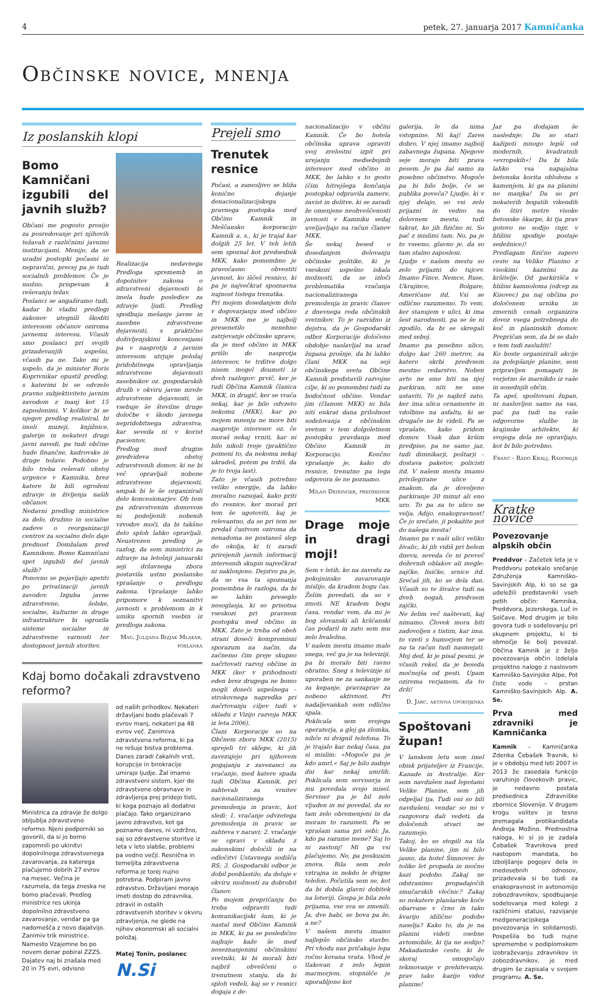4 petek, 27. januarja 2017 Kamničanka
Občinske novice, mnenja
Iz poslanskih klopi
Bomo Kamničani izgubili del javnih služb?
Občani me pogosto prosijo za posredovanje pri njihovih težavah z različnimi javnimi institucijami. Menijo, da so uradni postopki počasni in nepravični, precej pa je tudi socialnih problemov. Če je možno, prispevam k reševanju težav.
Poslanci se angažiramo tudi, kadar bi vladni predlogi zakonov utegnili škoditi interesom občanov oziroma javnemu interesu. Včasih smo poslanci pri svojih prizadevanjih uspešni, včasih pa ne. Tako mi je uspelo, da je minister Boris Koprivnikar opustil predlog, s katerimi bi se odvzelo pravno subjektiviteto javnim zavodom z manj kot 15 zaposlenimi. V kolikor bi se njegov predlog realiziral, bi imeli muzeji, knjižnice, galerije in nekateri drugi javni zavodi, pa tudi občine hude finančne, kadrovske in druge težave. Podobno je bilo treba reševati obstoj urgence v Kamniku, brez katere bi bili ogroženi zdravje in življenja naših občanov.
Nedavni predlog ministrice za delo, družino in socialne zadeve o reorganizaciji centrov za socialno delo daje prednost Domžalam pred Kamnikom. Bomo Kamničani spet izgubili del javnih služb?
Ponovno se pojavljajo apetiti po privatizaciji javnih zavodov. Izguba javne zdravstvene, šolske, socialne, kulturne in druge infrastrukture bi ogrozila sisteme socialne in zdravstvene varnosti ter dostopnost javnih storitev.
Realizacija nedavnega Predloga sprememb in dopolnitev zakona o zdravstveni dejavnosti bi imela hude posledice za zdravje ljudi. Predlog spodbuja mešanje javne in zasebne zdravstvene dejavnosti, s praktično doživljenjskimi koncesijami pa v nasprotju z javnim interesom utrjuje položaj pridobitnega opravljanja zdravstvene dejavnosti zasebnikov oz. gospodarskih družb v okviru javne mreže zdravstvene dejavnosti, in vsebuje še številne druge določbe v škodo javnega nepridobitnega zdravstva, kar seveda ni v korist pacientov.
Predlog med drugim predvideva obstoj zdravstvenih domov, ki ne bi več opravljali nobene zdravstvene dejavnosti, ampak bi le še organizirali delo koncesionarjev. Ob tem pa zdravstvenim domovom ni podeljenih nobenih vzvodov moči, da bi takšno delo sploh lahko opravljali. Neustrezen predlog je razlog, da sem ministrici za zdravje na letošnji januarski seji državnega zbora postavila ustno poslansko vprašanje o predlogu zakona. Vprašanje lahko pripomore k seznanitvi javnosti s problemom in k umiku spornih vsebin iz predloga zakona.
Mag. Julijana Bizjak Mlakar, poslanka
Kdaj bomo dočakali zdravstveno reformo?
Ministrica za zdravje že dolgo obljublja zdravstveno reformo. Njeni podporniki so govorili, da si jo bomo zapomnili po ukinitvi dopolnilnega zdravstvenega zavarovanja, za katerega plačujemo dobrih 27 evrov na mesec. Večina je razumela, da tega zneska ne bomo plačevali. Predlog ministrice res ukinja dopolnilno zdravstveno zavarovanje, vendar pa ga nadomešča z novo dajatvijo. Zanimiv trik ministrice. Namesto Vzajemne bo po novem denar pobiral ZZZS. Dajatev naj bi znašala med 20 in 75 evri, odvisno
od naših prihodkov. Nekateri državljani bodo plačevali 7 evrov manj, nekateri pa 48 evrov več. Zanimiva zdravstvena reforma, ki pa ne rešuje bistva problema. Danes zaradi čakalnih vrst, korupcije in birokracije umirajo ljudje. Žal imamo zdravstveni sistem, kjer do zdravstvene obravnave in zdravljenja prej pridejo tisti, ki koga poznajo ali dodatno plačajo. Tako organizirano javno zdravstvo, kot ga poznamo danes, ni vzdržno, saj so zdravstvene storitve iz leta v leto slabše, problemi pa vedno večji. Resnična in temeljita zdravstvena reforma je torej nujno potrebna. Podpiram javno zdravstvo. Državljani morajo imeti dostop do zdravnika, zdravil in ostalih zdravstvenih storitev v okviru zdravljenja, ne glede na njihov ekonomski ali socialni položaj.
Matej Tonin, poslanec
N.Si
Prejeli smo
Trenutek resnice
Počasi, a zanesljivo se bliža konično dejanje denacionalizacijskega pravnega postopka med Občino Kamnik in Meščansko korporacijo Kamnik a. s., ki je trajal kar dolgih 25 let. V teh letih sem spoznal kot predsednik MKK, kako pomembno je pravočasno obvestiti javnost, ko iščeš resnico, ki pa je največkrat spoznavna nujnost tistega trenutka.
Pri mojem dosedanjem delu v dogovarjanju med občino in MKK me je najbolj presenetilo nenehno zatrjevanje občinske uprave, da je med občino in MKK prišlo do nasprotja interesov, te trditve dolgo nisem mogel doumeti iz dveh razlogov: prvič, ker je tudi Občina Kamnik članica MKK, in drugič, ker se vrača nekaj, kar je bilo odvzeto nekomu (MKK), kar po mojem mnenju ne more biti nasprotje interesov oz. če moraš nekaj vrniti, kar ni bilo nikoli tvoje (praktično pomeni to, da nekomu nekaj ukradeš, potem pa trdiš, da je to tvoja last).
Zato je včasih potrebno veliko energije, da lahko moralno razsojaš, kako priti do resnice, ker moraš pri tem še ugotoviti, kaj je relevantno, da se pri tem ne predaš čustvom oziroma da nenadoma ne postaneš slep do okolja, ki ti zaradi prirejenih javnih informacij interesnih skupin največkrat ni naklonjeno. Dejstvo pa je, da so vsa ta spoznanja pomembna le razloga, da bi se lahko preseglo nesoglasja, ki so prisotna vseskozi pri pravnem postopku med občino in MKK. Zato je treba od obeh strani doseči kompromisni sporazum na način, da začnemo čim preje skupno načrtovati razvoj občine in MKK (ker v prihodnosti eden brez drugega ne bomo mogli doseči uspešnega – strokovnega napredka pri načrtovanju ciljev tudi v skladu z Vizijo razvoja MKK iz leta 2006).
Člani Korporacije so na Občnem zboru MKK (2015) sprejeli tri sklepe, ki jih zavezujejo pri njihovem pogajanju z zavezanci za vračanje, med katere spada tudi Občina Kamnik, pri zahtevah za vrnitev nacionaliziranega premoženja in pravic, kot sledi: 1. vračanje odvzetega premoženja in pravic se zahteva v naravi; 2. vračanje se opravi v skladu z zakonskimi določili in na odločitvi Ustavnega sodišča RS; 3. Gospodarski odbor je dobil pooblastilo, da deluje v okviru možnosti za dobrobit članov.
Po mojem prepričanju bo treba odpraviti tudi komunikacijski šum, ki je nastal med Občino Kamnik in MKK, ki pa se posledično najhuje kaže še med neseznanjenimi občinskimi svetniki, ki bi morali biti najbrž obveščeni o trenutnem stanju, da bi sploh vedeli, kaj se v resnici dogaja z de-
nacionalizacijo v občini Kamnik. Če bo hotela občinska uprava opraviti svoj zrelostni izpit pri urejanju medsebojnih interesov med občino in MKK, bo lahko s to gesto (čim hitrejšega končanja postopka) odpravila zamere, zavist in delitve, ki se zaradi že omenjene neobveščenosti javnosti v Kamniku sedaj uveljavljajo na račun članov MKK.
Še nekaj besed o dosedanjem delovanju občinske politike, ki je vseskozi uspešno iskala možnosti, da se izloči problematika vračanja nacionaliziranega premoženja in pravic članov z dnevnega reda občinskih svetnikov. To je razvidno iz dejstva, da je Gospodarski odbor Korporacije določeno obdobje naslavljal na urad župana prošnje, da bi lahko člani MKK na seji občinskega sveta Občine Kamnik predstavili razvojne cilje, ki so pomembni tudi za bodočnost občine. Vendar jim (članom MKK) ni bila niti enkrat dana priložnost sodelovanja z občinskim svetom v tem dolgoletnem postopku pravdanja med Občino Kamnik in Korporacijo. Končno vprašanje je, kako do resnice, trenutno pa tega odgovora še ne poznamo.
Milan Deisinger, predsednik MKK
Drage moje in dragi moji!
Sem v letih, ko na zavodu za pokojninsko zavarovanje mislijo, da kradem bogu čas. Želim povedati, da so v zmoti. NE kradem bogu časa, vendar vem, da mi je bog slovanski ali krščanski čas podaril in zato sem mu zelo hvaležna.
V našem mestu imamo malo snega, več ga je na televiziji, pa bi moralo biti ravno obratno. Sneg s televizije ni uporaben ne za sankanje ne za kepanje, pravzaprav za nobeno aktivnost. Pri nadaljevankah sem odlično spala.
Poklicala sem svojega operaterja, a glej ga zlomka, nihče ni dvignil telefona. To je trajalo kar nekaj časa, pa si mislim: »Mogoče pa je kdo umrl.« Saj je bilo zadnje dni kar nekaj umrlih. Poklicala sem serviserja in mu povedala svojo misel. Serviser pa je bil zelo vljuden in mi povedal, da so tam zelo obremenjeni in da moram to razumeti. Pa se vprašam sama pri sebi: Ja, kdo pa razume mene? Saj to ni zastonj! Mi ga vsi plačujemo. No, pa poskusim znova. Bila sem zelo vztrajna in nekdo le dvigne telefon. Počutila sem se, kot da bi dobila glavni dobitek na loteriji. Gospa je bila zelo prijazna, vse sva se zmenili. Ja, dve babi, se bova pa že, a ne?
V našem mestu imamo najlepšo občinsko stavbo. Pri vhodu nas pričakajo lepa ročno kovana vrata. Vhod je tlakovan z zelo lepim marmorjem, stopnišče je uporabljeno kot
galerija, le da nima vstopnine. Ni kaj! Zares dobro. V njej imamo najbolj zabavnega župana. Njegove seje morajo biti prava pesem. Je pa žal samo za posebno občinstvo. Mogoče pa bi bilo bolje, če se publika poveča? Ljudje, ki v njej delajo, so vsi zelo prijazni in vedno na delovnem mestu, tudi takrat, ko jih fizično ni. So pač z mislimi tam. No, pa je to vseeno, glavno je, da so tam stalno zaposleni.
Ljudje v našem mestu so zelo prijazni do tujcev. Imamo Fince, Nemce, Ruse, Ukrajince, Bolgare, Američane itd. Vsi se odlično razumemo. To vem, ker stanujem v ulici, ki ima šest narodnosti, pa se še ni zgodilo, da bi se skregali med seboj.
Imamo pa posebno ulico, dolgo kar 260 metrov, za katero skrbi predvsem mestno redarstvo. Noben avto ne sme biti na njej parkiran, niti ne sme ustaviti. To je najbrž zato, ker ima ulica ornamente in vdolbine na asfaltu, ki se drugače ne bi videli. Pa se vprašate, kako pridem domov. Vsak dan kršim predpise, pa ne samo jaz, tudi dimnikarji, poštarji – dostava paketov, policisti itd. V našem mestu imamo privilegirane ulice z znakom, da je dovoljeno parkiranje 30 minut ali eno uro. To pa za to ulico ne velja. Adijo, enakopravnost! Če jo srečate, ji pokažite pot do našega mesta!
Imamo pa v naši ulici veliko živalic, ki jih vidiš pri belem dnevu, seveda če ni preveč deževnih oblakov ali megle: zajčke, lisičke, srnice itd. Srečaš jih, ko se dela dan. Včasih so te živalce tudi na dveh nogah, predvsem zajčki.
Ne želim več naštevati, kaj nimamo. Človek mora biti zadovoljen s tistim, kar ima, to vzeti s humorjem ter se na ta račun tudi nasmejati. Moj ded, ki je pisal pesmi, je včasih rekel, da je beseda močnejša od pesti. Upam oziroma verjamem, da to drži!
D. Jarc, aktivna upokojenka
Spoštovani župan!
V lanskem letu sem imel obisk prijateljev iz Francije, Kanade in Avstralije. Ker sem navdušen nad lepotami Velike Planine, sem jih odpeljal tja. Tudi oni so bili navdušeni, vendar so mi v razgovoru dali vedeti, da določenih stvari ne razumejo.
Takoj, ko so stopili na tla Velike planine, jim ni bilo jasno, da hotel Šimnovec že toliko let propada in močno kazi podobo. Zakaj ne odstranimo propadajočih smučarskih vlečnic? Zakaj so nekatere planšarske koče obarvane v črno in tako kvarijo idilično podobo naselja? Kako to, da je na planini videti osebne avtomobile, ki tja ne sodijo? Makadamske ceste, ki že skoraj omogočajo tekmovanje v prehitevanju, prav tako kazijo videz planine!
Jaz pa dodajam še naslednje: Da so stari kažipoti mnogo lepši od modernih, kvadratnih »evropskih«! Da bi bila lahko vsa napajalna betonska korita obložena s kamenjem, ki ga na planini ne manjka! Da so pri nekaterih bogatih vikendih do štiri metre visoke betonske škarpe, ki tja prav gotovo ne sodijo (npr. v bližini spodnje postaje sedežnice)!
Predlagam fizično zaporo ceste na Veliko Planino z visokimi kaznimi za kršitelje. Od parkirišča v bližini kamnoloma (odcep za Kisovec) pa naj občina po določenem urniku in zmernih cenah organizira dovoz vsega potrebnega do koč in planinskih domov. Prepričan sem, da bi se dalo s tem tudi zaslužiti!
Ko boste organizirali akcije za polepšanje planine, sem pripravljen pomagati in verjetno še marsikdo iz vaše in sosednjih občin.
Ta apel, spoštovani župan, ni naslovljen samo na vas, pač pa tudi na vaše odgovorne službe in krajinske arhitekte, ki svojega dela ne opravljajo, kot bi bilo potrebno.
Franc - Rado Kralj, Radomlje
Kratke novice
Povezovanje alpskih občin
Preddvor – Začetek leta je v Preddvoru potekalo srečanje Združenja Kamniško-Savinjskih Alp, ki so se ga udeležili predstavniki vseh petih občin: Kamnika, Preddvora, Jezerskega, Luč in Solčave. Med drugim je bilo govora tudi o sodelovanju pri skupnem projektu, ki bi območje še bolj povezal. Občina Kamnik je z željo povezovanja občin izdelala projektno nalogo z naslovom Kamniško-Savinjske Alpe, Pot čiste vode – prstan Kamniško-Savinjskih Alp. A. Se.
Prva med zdravniki je Kamničanka
Kamnik – Kamničanka Zdenka Čebašek Travnik, ki je v obdobju med leti 2007 in 2013 že zasedala funkcijo varuhinje človekovih pravic, je nedavno postala predsednica Zdravniške zbornice Slovenije. V drugem krogu volitev je tesno premagala protikandidata Andreja Možino. Prednostna naloga, ki si jo je zadala Čebašek Travnikova pred nastopom mandata, bo izboljšanje pogojev dela in medosebnih odnosov, prizadevala si bo tudi za enakopravnost in avtonomijo zobozdravnikov, spodbujanje sodelovanja med kolegi z različnimi statusi, razvijanje medgeneracijskega povezovanja in solidarnosti. Pospešila bo tudi nujne spremembe v podiplomskem izobraževanju zdravnikov in zobozdravnikov, je med drugim še zapisala v svojem programu. A. Se.